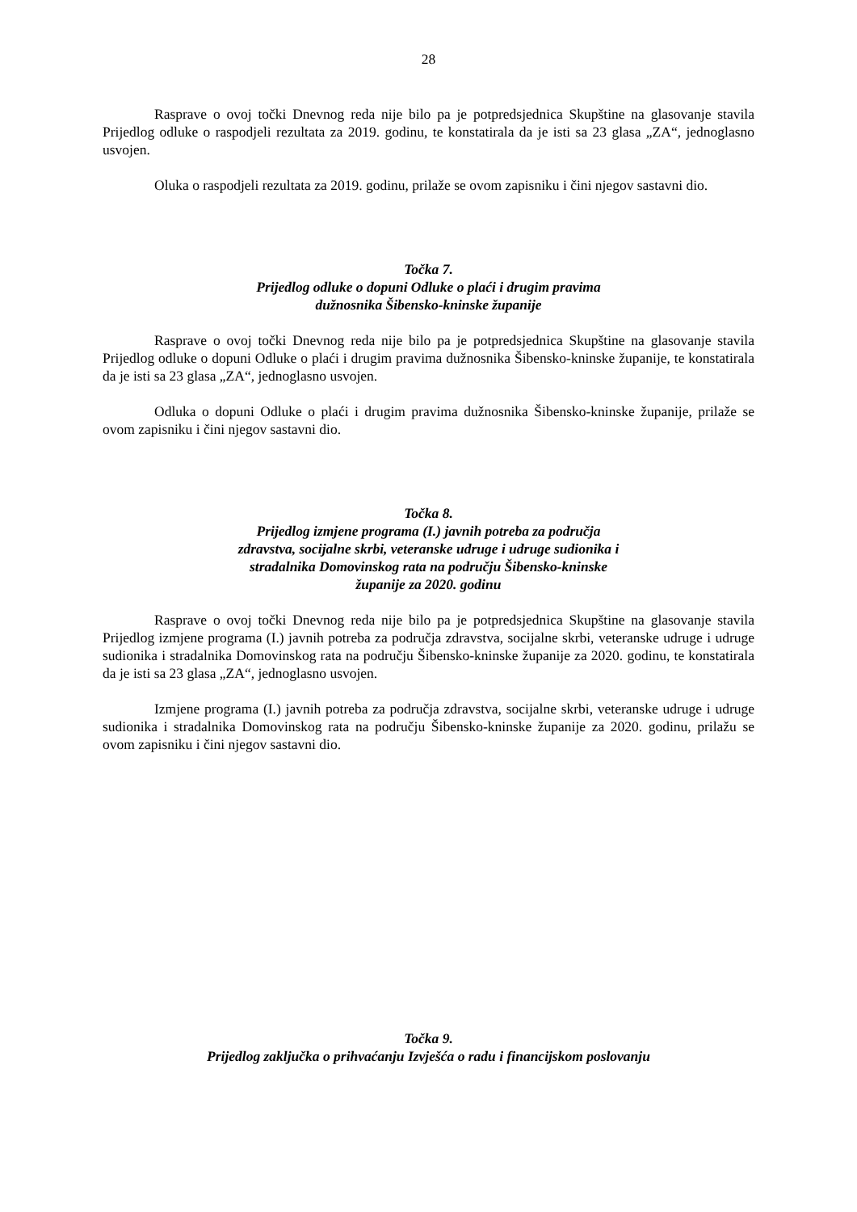28
Rasprave o ovoj točki Dnevnog reda nije bilo pa je potpredsjednica Skupštine na glasovanje stavila Prijedlog odluke o raspodjeli rezultata za 2019. godinu, te konstatirala da je isti sa 23 glasa „ZA“, jednoglasno usvojen.
Oluka o raspodjeli rezultata za 2019. godinu, prilaže se ovom zapisniku i čini njegov sastavni dio.
Točka 7.
Prijedlog odluke o dopuni Odluke o plaći i drugim pravima
dužnosnika Šibensko-kninske županije
Rasprave o ovoj točki Dnevnog reda nije bilo pa je potpredsjednica Skupštine na glasovanje stavila Prijedlog odluke o dopuni Odluke o plaći i drugim pravima dužnosnika Šibensko-kninske županije, te konstatirala da je isti sa 23 glasa „ZA“, jednoglasno usvojen.
Odluka o dopuni Odluke o plaći i drugim pravima dužnosnika Šibensko-kninske županije, prilaže se ovom zapisniku i čini njegov sastavni dio.
Točka 8.
Prijedlog izmjene programa (I.) javnih potreba za područja
zdravstva, socijalne skrbi, veteranske udruge i udruge sudionika i
stradalnika Domovinskog rata na području Šibensko-kninske
županije za 2020. godinu
Rasprave o ovoj točki Dnevnog reda nije bilo pa je potpredsjednica Skupštine na glasovanje stavila Prijedlog izmjene programa (I.) javnih potreba za područja zdravstva, socijalne skrbi, veteranske udruge i udruge sudionika i stradalnika Domovinskog rata na području Šibensko-kninske županije za 2020. godinu, te konstatirala da je isti sa 23 glasa „ZA“, jednoglasno usvojen.
Izmjene programa (I.) javnih potreba za područja zdravstva, socijalne skrbi, veteranske udruge i udruge sudionika i stradalnika Domovinskog rata na području Šibensko-kninske županije za 2020. godinu, prilažu se ovom zapisniku i čini njegov sastavni dio.
Točka 9.
Prijedlog zaključka o prihvaćanju Izvješća o radu i financijskom poslovanju